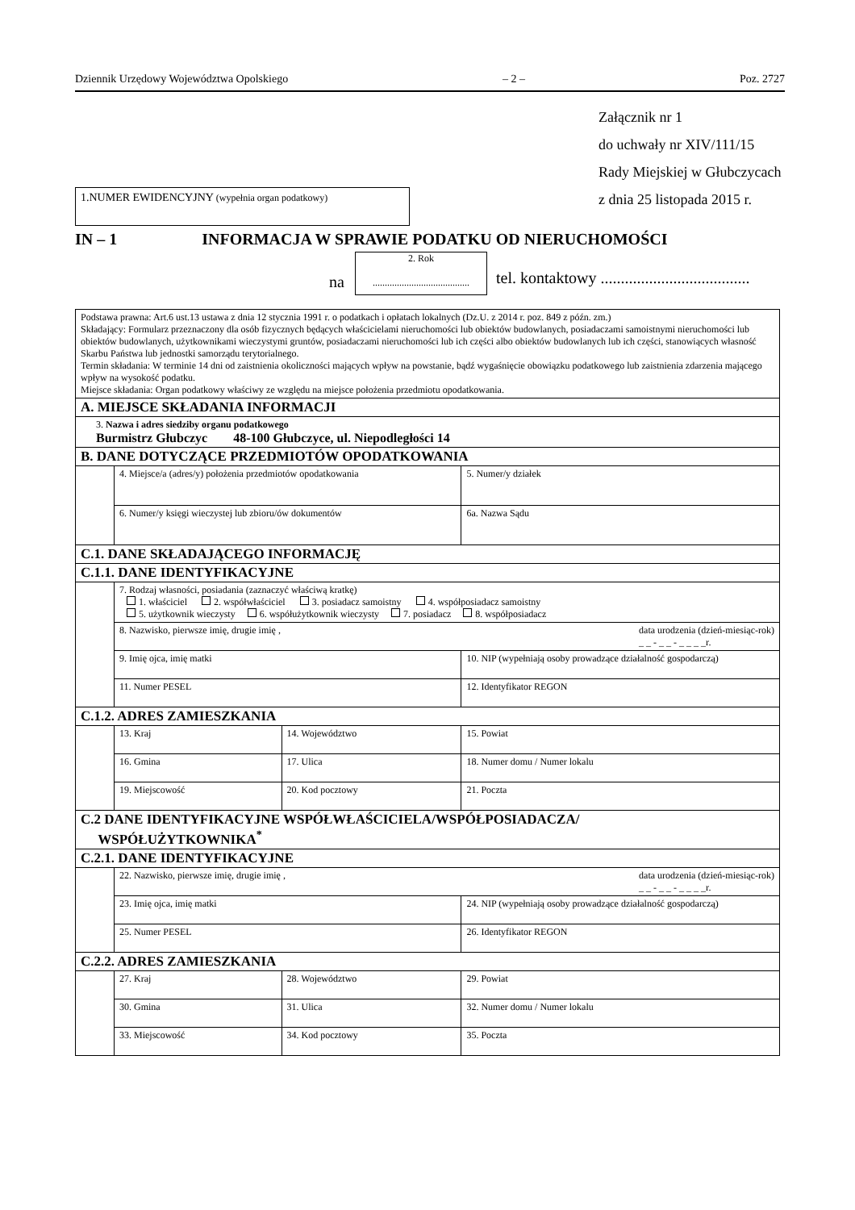Dziennik Urzędowy Województwa Opolskiego – 2 – Poz. 2727
Załącznik nr 1
do uchwały nr XIV/111/15
Rady Miejskiej w Głubczycach
z dnia 25 listopada 2015 r.
1.NUMER EWIDENCYJNY (wypełnia organ podatkowy)
IN – 1 INFORMACJA W SPRAWIE PODATKU OD NIERUCHOMOŚCI
2. Rok
........................................
na
tel. kontaktowy .....................................
| Podstawa prawna: Art.6 ust.13 ustawa z dnia 12 stycznia 1991 r. o podatkach i opłatach lokalnych (Dz.U. z 2014 r. poz. 849 z późn. zm.) Składający: Formularz przeznaczony dla osób fizycznych będących właścicielami nieruchomości lub obiektów budowlanych, posiadaczami samoistnymi nieruchomości lub obiektów budowlanych, użytkownikami wieczystymi gruntów, posiadaczami nieruchomości lub ich części albo obiektów budowlanych lub ich części, stanowiących własność Skarbu Państwa lub jednostki samorządu terytorialnego. Termin składania: W terminie 14 dni od zaistnienia okoliczności mających wpływ na powstanie, bądź wygaśnięcie obowiązku podatkowego lub zaistnienia zdarzenia mającego wpływ na wysokość podatku. Miejsce składania: Organ podatkowy właściwy ze względu na miejsce położenia przedmiotu opodatkowania. | | | |
| A. MIEJSCE SKŁADANIA INFORMACJI | | | |
| 3. Nazwa i adres siedziby organu podatkowego Burmistrz Głubczyc 48-100 Głubczyce, ul. Niepodległości 14 | | | |
| B. DANE DOTYCZĄCE PRZEDMIOTÓW OPODATKOWANIA | | | |
| | 4. Miejsce/a (adres/y) położenia przedmiotów opodatkowania | | 5. Numer/y działek |
| | 6. Numer/y księgi wieczystej lub zbioru/ów dokumentów | | 6a. Nazwa Sądu |
| C.1. DANE SKŁADAJĄCEGO INFORMACJĘ | | | |
| C.1.1. DANE IDENTYFIKACYJNE | | | |
| | 7. Rodzaj własności, posiadania (zaznaczyć właściwą kratkę) 1. właściciel 2. współwłaściciel 3. posiadacz samoistny 4. współposiadacz samoistny 5. użytkownik wieczysty 6. współużytkownik wieczysty 7. posiadacz 8. współposiadacz | | |
| | 8. Nazwisko, pierwsze imię, drugie imię , data urodzenia (dzień-miesiąc-rok) _ _ - _ _ - _ _ _ _r. | | |
| | 9. Imię ojca, imię matki | | 10. NIP (wypełniają osoby prowadzące działalność gospodarczą) |
| | 11. Numer PESEL | | 12. Identyfikator REGON |
| C.1.2. ADRES ZAMIESZKANIA | | | |
| | 13. Kraj | 14. Województwo | 15. Powiat |
| | 16. Gmina | 17. Ulica | 18. Numer domu / Numer lokalu |
| | 19. Miejscowość | 20. Kod pocztowy | 21. Poczta |
| C.2 DANE IDENTYFIKACYJNE WSPÓŁWŁAŚCICIELA/WSPÓŁPOSIADACZA/ WSPÓŁUŻYTKOWNIKA<sup>*</sup> | | | |
| C.2.1. DANE IDENTYFIKACYJNE | | | |
| | 22. Nazwisko, pierwsze imię, drugie imię , data urodzenia (dzień-miesiąc-rok) _ _ - _ _ - _ _ _ _r. | | |
| | 23. Imię ojca, imię matki | | 24. NIP (wypełniają osoby prowadzące działalność gospodarczą) |
| | 25. Numer PESEL | | 26. Identyfikator REGON |
| C.2.2. ADRES ZAMIESZKANIA | | | |
| | 27. Kraj | 28. Województwo | 29. Powiat |
| | 30. Gmina | 31. Ulica | 32. Numer domu / Numer lokalu |
| | 33. Miejscowość | 34. Kod pocztowy | 35. Poczta |